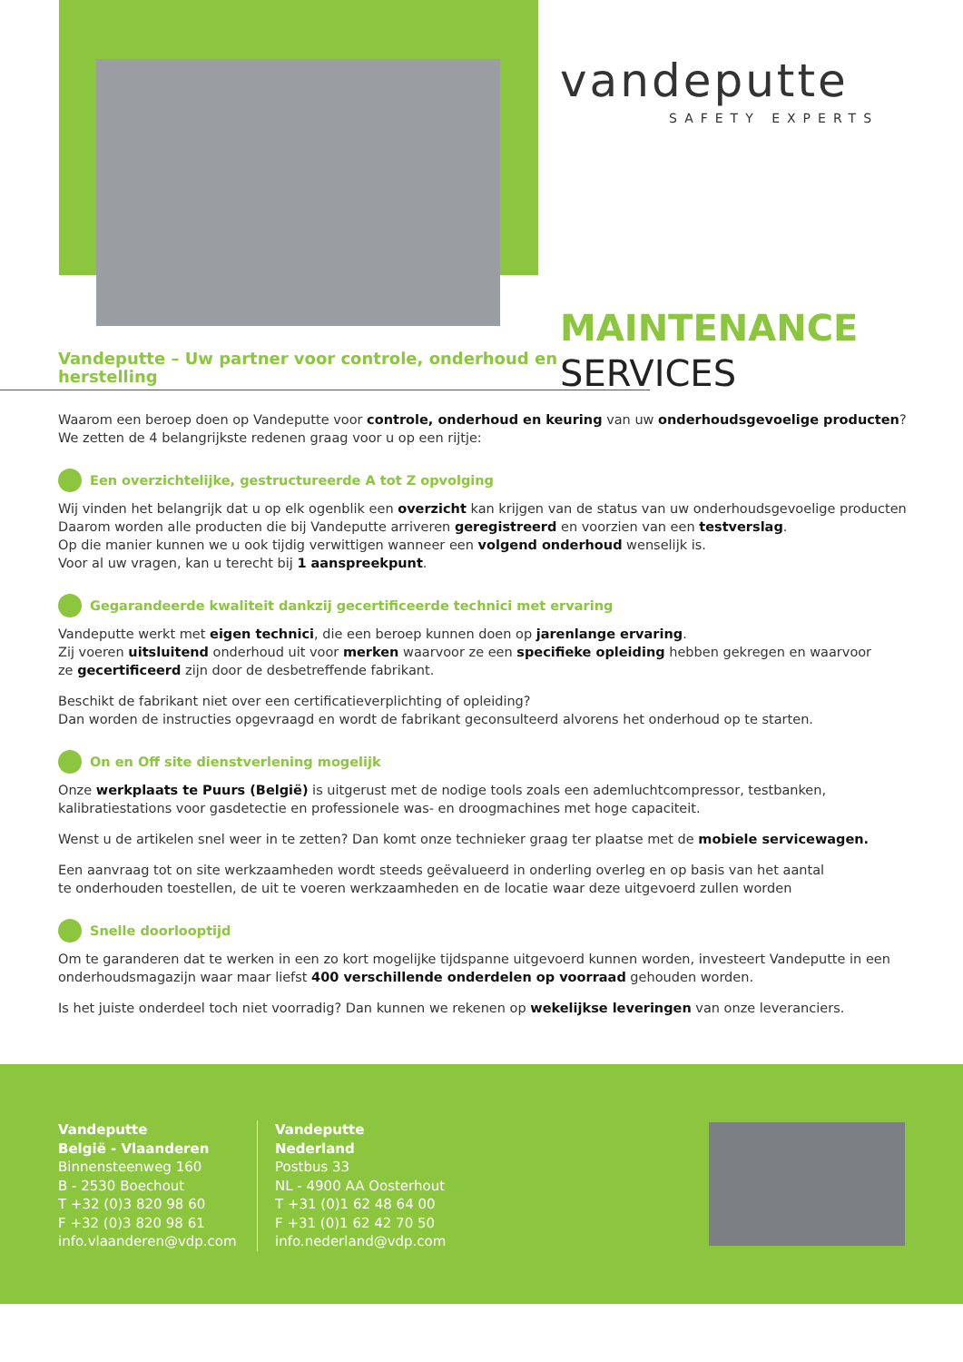vandeputte
SAFETY EXPERTS
MAINTENANCE
SERVICES
Vandeputte – Uw partner voor controle, onderhoud en herstelling
Waarom een beroep doen op Vandeputte voor controle, onderhoud en keuring van uw onderhoudsgevoelige producten?
We zetten de 4 belangrijkste redenen graag voor u op een rijtje:
Een overzichtelijke, gestructureerde A tot Z opvolging
Wij vinden het belangrijk dat u op elk ogenblik een overzicht kan krijgen van de status van uw onderhoudsgevoelige producten
Daarom worden alle producten die bij Vandeputte arriveren geregistreerd en voorzien van een testverslag.
Op die manier kunnen we u ook tijdig verwittigen wanneer een volgend onderhoud wenselijk is.
Voor al uw vragen, kan u terecht bij 1 aanspreekpunt.
Gegarandeerde kwaliteit dankzij gecertificeerde technici met ervaring
Vandeputte werkt met eigen technici, die een beroep kunnen doen op jarenlange ervaring.
Zij voeren uitsluitend onderhoud uit voor merken waarvoor ze een specifieke opleiding hebben gekregen en waarvoor
ze gecertificeerd zijn door de desbetreffende fabrikant.
Beschikt de fabrikant niet over een certificatieverplichting of opleiding?
Dan worden de instructies opgevraagd en wordt de fabrikant geconsulteerd alvorens het onderhoud op te starten.
On en Off site dienstverlening mogelijk
Onze werkplaats te Puurs (België) is uitgerust met de nodige tools zoals een ademluchtcompressor, testbanken,
kalibratiestations voor gasdetectie en professionele was- en droogmachines met hoge capaciteit.
Wenst u de artikelen snel weer in te zetten? Dan komt onze technieker graag ter plaatse met de mobiele servicewagen.
Een aanvraag tot on site werkzaamheden wordt steeds geëvalueerd in onderling overleg en op basis van het aantal
te onderhouden toestellen, de uit te voeren werkzaamheden en de locatie waar deze uitgevoerd zullen worden
Snelle doorlooptijd
Om te garanderen dat te werken in een zo kort mogelijke tijdspanne uitgevoerd kunnen worden, investeert Vandeputte in een
onderhoudsmagazijn waar maar liefst 400 verschillende onderdelen op voorraad gehouden worden.
Is het juiste onderdeel toch niet voorradig? Dan kunnen we rekenen op wekelijkse leveringen van onze leveranciers.
Vandeputte
België - Vlaanderen
Binnensteenweg 160
B - 2530 Boechout
T +32 (0)3 820 98 60
F +32 (0)3 820 98 61
info.vlaanderen@vdp.com
Vandeputte
Nederland
Postbus 33
NL - 4900 AA Oosterhout
T +31 (0)1 62 48 64 00
F +31 (0)1 62 42 70 50
info.nederland@vdp.com